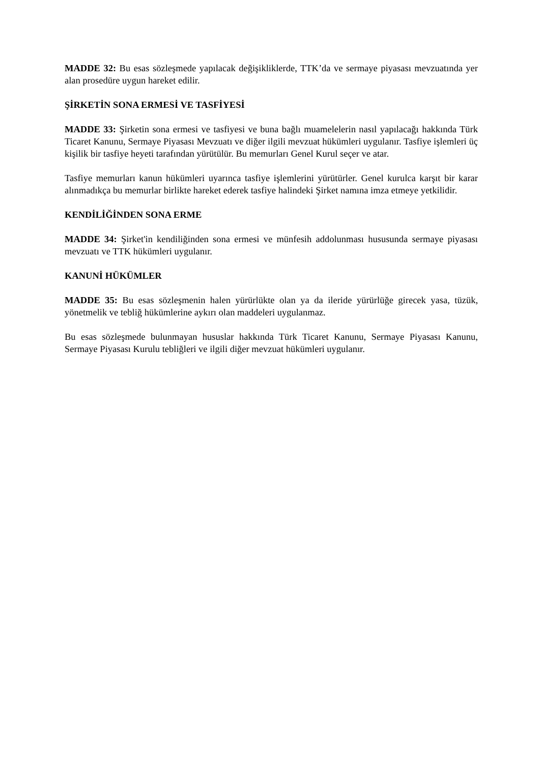MADDE 32: Bu esas sözleşmede yapılacak değişikliklerde, TTK’da ve sermaye piyasası mevzuatında yer alan prosedüre uygun hareket edilir.
ŞİRKETİN SONA ERMESİ VE TASFİYESİ
MADDE 33: Şirketin sona ermesi ve tasfiyesi ve buna bağlı muamelelerin nasıl yapılacağı hakkında Türk Ticaret Kanunu, Sermaye Piyasası Mevzuatı ve diğer ilgili mevzuat hükümleri uygulanır. Tasfiye işlemleri üç kişilik bir tasfiye heyeti tarafından yürütülür. Bu memurları Genel Kurul seçer ve atar.
Tasfiye memurları kanun hükümleri uyarınca tasfiye işlemlerini yürütürler. Genel kurulca karşıt bir karar alınmadıkça bu memurlar birlikte hareket ederek tasfiye halindeki Şirket namına imza etmeye yetkilidir.
KENDİLİĞİNDEN SONA ERME
MADDE 34: Şirket'in kendiliğinden sona ermesi ve münfesih addolunması hususunda sermaye piyasası mevzuatı ve TTK hükümleri uygulanır.
KANUNİ HÜKÜMLER
MADDE 35: Bu esas sözleşmenin halen yürürlükte olan ya da ileride yürürlüğe girecek yasa, tüzük, yönetmelik ve tebliğ hükümlerine aykırı olan maddeleri uygulanmaz.
Bu esas sözleşmede bulunmayan hususlar hakkında Türk Ticaret Kanunu, Sermaye Piyasası Kanunu, Sermaye Piyasası Kurulu tebliğleri ve ilgili diğer mevzuat hükümleri uygulanır.